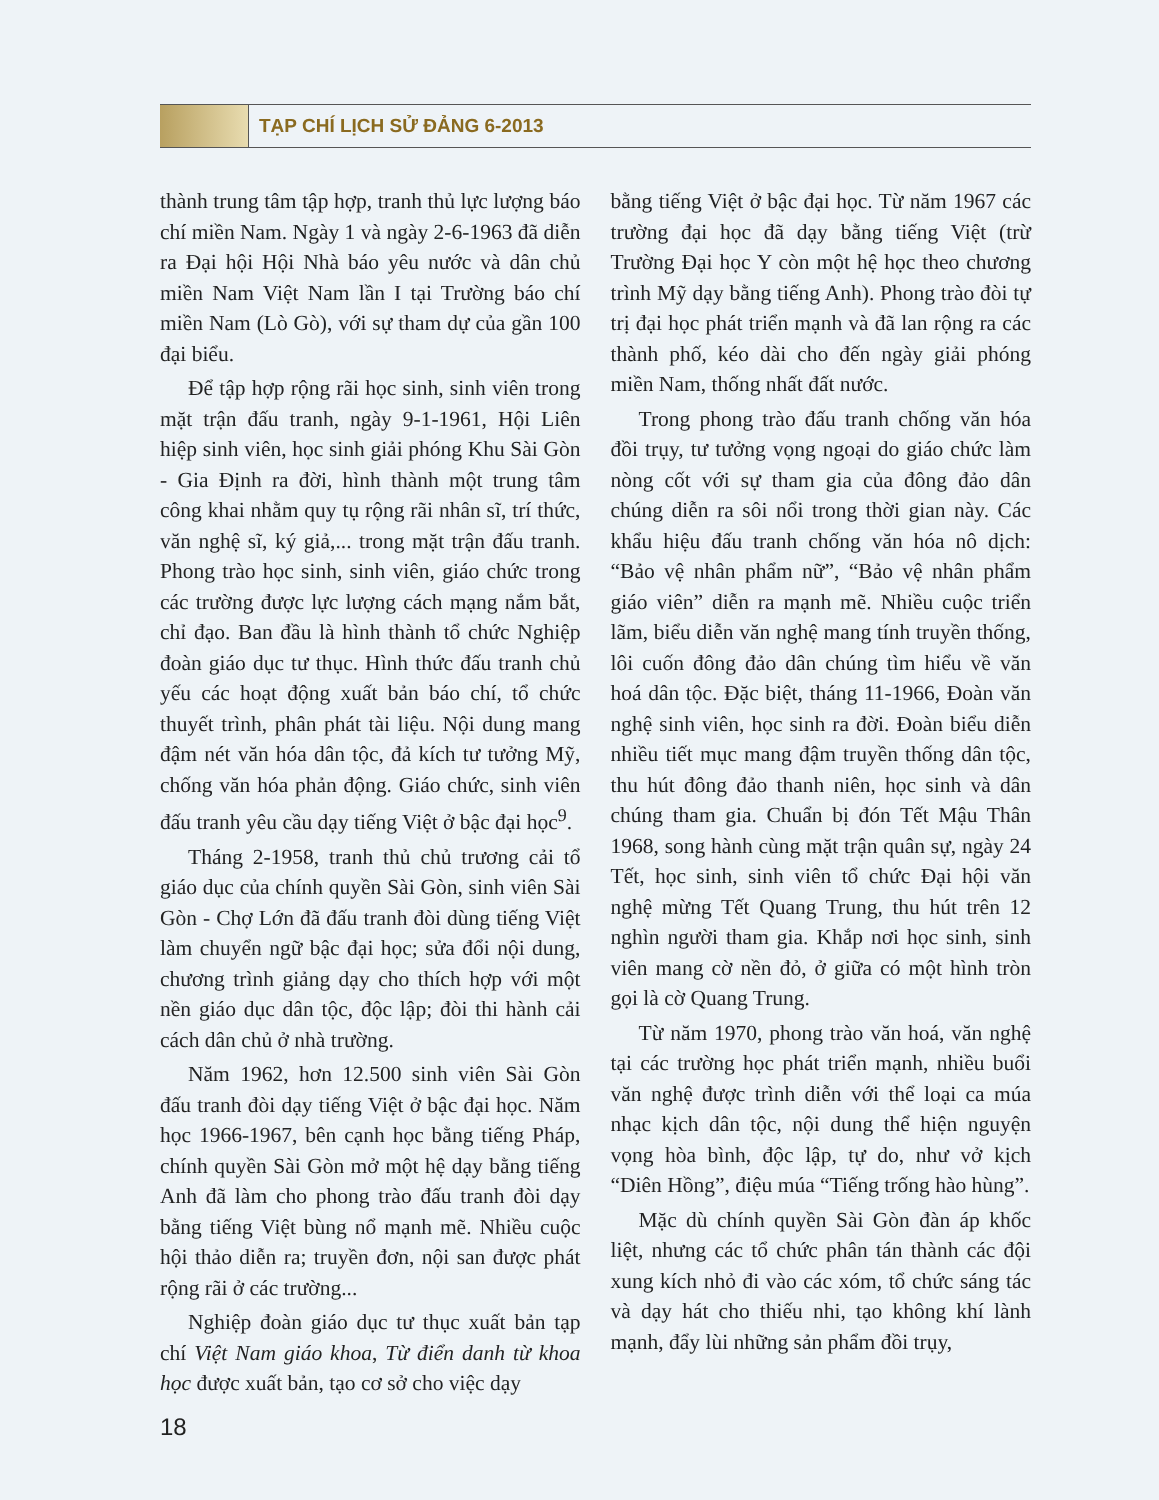TẠP CHÍ LỊCH SỬ ĐẢNG 6-2013
thành trung tâm tập hợp, tranh thủ lực lượng báo chí miền Nam. Ngày 1 và ngày 2-6-1963 đã diễn ra Đại hội Hội Nhà báo yêu nước và dân chủ miền Nam Việt Nam lần I tại Trường báo chí miền Nam (Lò Gò), với sự tham dự của gần 100 đại biểu.
Để tập hợp rộng rãi học sinh, sinh viên trong mặt trận đấu tranh, ngày 9-1-1961, Hội Liên hiệp sinh viên, học sinh giải phóng Khu Sài Gòn - Gia Định ra đời, hình thành một trung tâm công khai nhằm quy tụ rộng rãi nhân sĩ, trí thức, văn nghệ sĩ, ký giả,... trong mặt trận đấu tranh. Phong trào học sinh, sinh viên, giáo chức trong các trường được lực lượng cách mạng nắm bắt, chỉ đạo. Ban đầu là hình thành tổ chức Nghiệp đoàn giáo dục tư thục. Hình thức đấu tranh chủ yếu các hoạt động xuất bản báo chí, tổ chức thuyết trình, phân phát tài liệu. Nội dung mang đậm nét văn hóa dân tộc, đả kích tư tưởng Mỹ, chống văn hóa phản động. Giáo chức, sinh viên đấu tranh yêu cầu dạy tiếng Việt ở bậc đại học<sup>9</sup>.
Tháng 2-1958, tranh thủ chủ trương cải tổ giáo dục của chính quyền Sài Gòn, sinh viên Sài Gòn - Chợ Lớn đã đấu tranh đòi dùng tiếng Việt làm chuyển ngữ bậc đại học; sửa đổi nội dung, chương trình giảng dạy cho thích hợp với một nền giáo dục dân tộc, độc lập; đòi thi hành cải cách dân chủ ở nhà trường.
Năm 1962, hơn 12.500 sinh viên Sài Gòn đấu tranh đòi dạy tiếng Việt ở bậc đại học. Năm học 1966-1967, bên cạnh học bằng tiếng Pháp, chính quyền Sài Gòn mở một hệ dạy bằng tiếng Anh đã làm cho phong trào đấu tranh đòi dạy bằng tiếng Việt bùng nổ mạnh mẽ. Nhiều cuộc hội thảo diễn ra; truyền đơn, nội san được phát rộng rãi ở các trường...
Nghiệp đoàn giáo dục tư thục xuất bản tạp chí Việt Nam giáo khoa, Từ điển danh từ khoa học được xuất bản, tạo cơ sở cho việc dạy
bằng tiếng Việt ở bậc đại học. Từ năm 1967 các trường đại học đã dạy bằng tiếng Việt (trừ Trường Đại học Y còn một hệ học theo chương trình Mỹ dạy bằng tiếng Anh). Phong trào đòi tự trị đại học phát triển mạnh và đã lan rộng ra các thành phố, kéo dài cho đến ngày giải phóng miền Nam, thống nhất đất nước.
Trong phong trào đấu tranh chống văn hóa đồi trụy, tư tưởng vọng ngoại do giáo chức làm nòng cốt với sự tham gia của đông đảo dân chúng diễn ra sôi nổi trong thời gian này. Các khẩu hiệu đấu tranh chống văn hóa nô dịch: “Bảo vệ nhân phẩm nữ”, “Bảo vệ nhân phẩm giáo viên” diễn ra mạnh mẽ. Nhiều cuộc triển lãm, biểu diễn văn nghệ mang tính truyền thống, lôi cuốn đông đảo dân chúng tìm hiểu về văn hoá dân tộc. Đặc biệt, tháng 11-1966, Đoàn văn nghệ sinh viên, học sinh ra đời. Đoàn biểu diễn nhiều tiết mục mang đậm truyền thống dân tộc, thu hút đông đảo thanh niên, học sinh và dân chúng tham gia. Chuẩn bị đón Tết Mậu Thân 1968, song hành cùng mặt trận quân sự, ngày 24 Tết, học sinh, sinh viên tổ chức Đại hội văn nghệ mừng Tết Quang Trung, thu hút trên 12 nghìn người tham gia. Khắp nơi học sinh, sinh viên mang cờ nền đỏ, ở giữa có một hình tròn gọi là cờ Quang Trung.
Từ năm 1970, phong trào văn hoá, văn nghệ tại các trường học phát triển mạnh, nhiều buổi văn nghệ được trình diễn với thể loại ca múa nhạc kịch dân tộc, nội dung thể hiện nguyện vọng hòa bình, độc lập, tự do, như vở kịch “Diên Hồng”, điệu múa “Tiếng trống hào hùng”.
Mặc dù chính quyền Sài Gòn đàn áp khốc liệt, nhưng các tổ chức phân tán thành các đội xung kích nhỏ đi vào các xóm, tổ chức sáng tác và dạy hát cho thiếu nhi, tạo không khí lành mạnh, đẩy lùi những sản phẩm đồi trụy,
18